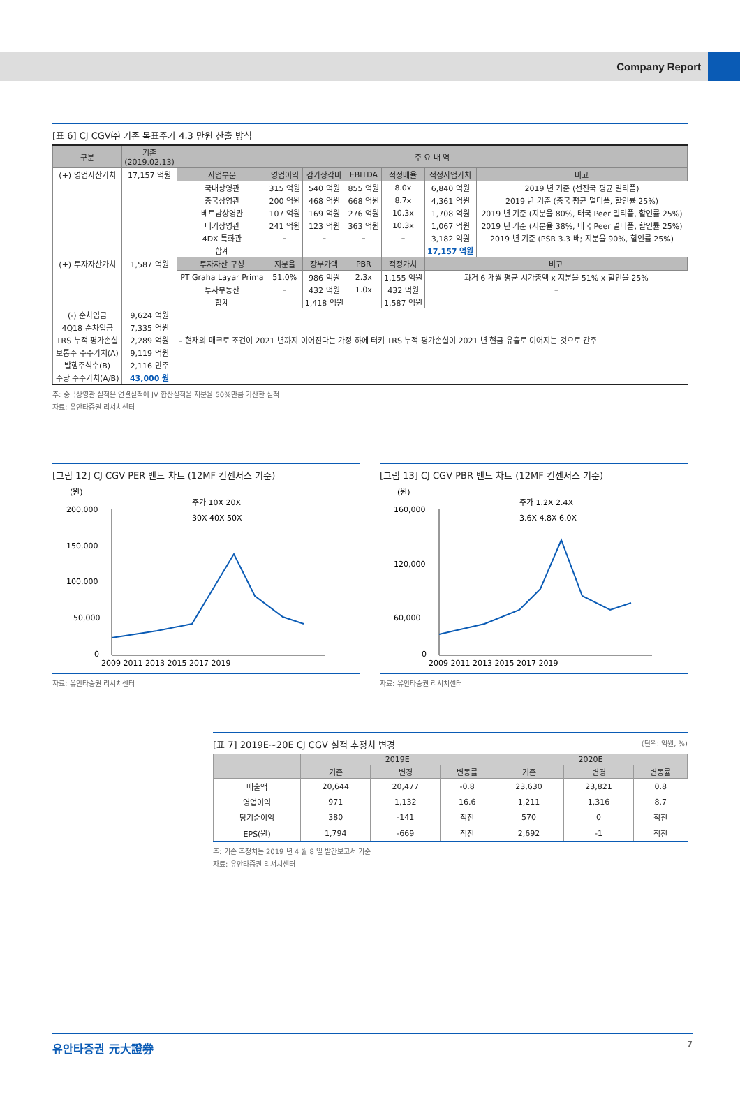Company Report
[표 6] CJ CGV㈜ 기존 목표주가 4.3 만원 산출 방식
| 구분 | 기존 (2019.02.13) | 주 요 내 역 | | | | | | |
| --- | --- | --- | --- | --- | --- | --- | --- | --- |
| (+) 영업자산가치 | 17,157 억원 | 사업부문 | 영업이익 | 감가상각비 | EBITDA | 적정배율 | 적정사업가치 | 비고 |
| | | 국내상영관 | 315 억원 | 540 억원 | 855 억원 | 8.0x | 6,840 억원 | 2019 년 기준 (선진국 평균 멀티플) |
| | | 중국상영관 | 200 억원 | 468 억원 | 668 억원 | 8.7x | 4,361 억원 | 2019 년 기준 (중국 평균 멀티플, 할인률 25%) |
| | | 베트남상영관 | 107 억원 | 169 억원 | 276 억원 | 10.3x | 1,708 억원 | 2019 년 기준 (지분율 80%, 태국 Peer 멀티플, 할인률 25%) |
| | | 터키상영관 | 241 억원 | 123 억원 | 363 억원 | 10.3x | 1,067 억원 | 2019 년 기준 (지분율 38%, 태국 Peer 멀티플, 할인률 25%) |
| | | 4DX 특화관 | – | – | – | – | 3,182 억원 | 2019 년 기준 (PSR 3.3 배; 지분율 90%, 할인률 25%) |
| | | 합계 | | | | | 17,157 억원 | |
| (+) 투자자산가치 | 1,587 억원 | 투자자산 구성 | 지분율 | 장부가액 | PBR | 적정가치 | 비고 | |
| | | PT Graha Layar Prima | 51.0% | 986 억원 | 2.3x | 1,155 억원 | 과거 6 개월 평균 시가총액 x 지분율 51% x 할인율 25% | |
| | | 투자부동산 | – | 432 억원 | 1.0x | 432 억원 | – | |
| | | 합계 | | 1,418 억원 | | 1,587 억원 | | |
| (-) 순차입금 | 9,624 억원 | | | | | | | |
| 4Q18 순차입금 | 7,335 억원 | | | | | | | |
| TRS 누적 평가손실 | 2,289 억원 | – 현재의 매크로 조건이 2021 년까지 이어진다는 가정 하에 터키 TRS 누적 평가손실이 2021 년 현금 유출로 이어지는 것으로 간주 | | | | | | |
| 보통주 주주가치(A) | 9,119 억원 | | | | | | | |
| 발행주식수(B) | 2,116 만주 | | | | | | | |
| 주당 주주가치(A/B) | 43,000 원 | | | | | | | |
주: 중국상영관 실적은 연결실적에 JV 합산실적을 지분율 50%만큼 가산한 실적
자료: 유안타증권 리서치센터
[그림 12] CJ CGV PER 밴드 차트 (12MF 컨센서스 기준)
(원)
주가 10X 20X
30X 40X 50X
200,000
150,000
100,000
50,000
0
2009 2011 2013 2015 2017 2019
[그림 13] CJ CGV PBR 밴드 차트 (12MF 컨센서스 기준)
(원)
주가 1.2X 2.4X
3.6X 4.8X 6.0X
160,000
120,000
60,000
0
2009 2011 2013 2015 2017 2019
자료: 유안타증권 리서치센터 자료: 유안타증권 리서치센터
[표 7] 2019E~20E CJ CGV 실적 추정치 변경 (단위: 억원, %)
| | 2019E | | | 2020E | | |
| --- | --- | --- | --- | --- | --- | --- |
| | 기존 | 변경 | 변동률 | 기존 | 변경 | 변동률 |
| 매출액 | 20,644 | 20,477 | -0.8 | 23,630 | 23,821 | 0.8 |
| 영업이익 | 971 | 1,132 | 16.6 | 1,211 | 1,316 | 8.7 |
| 당기순이익 | 380 | -141 | 적전 | 570 | 0 | 적전 |
| EPS(원) | 1,794 | -669 | 적전 | 2,692 | -1 | 적전 |
주: 기존 추정치는 2019 년 4 월 8 일 발간보고서 기준
자료: 유안타증권 리서치센터
유안타증권 元大證券 7